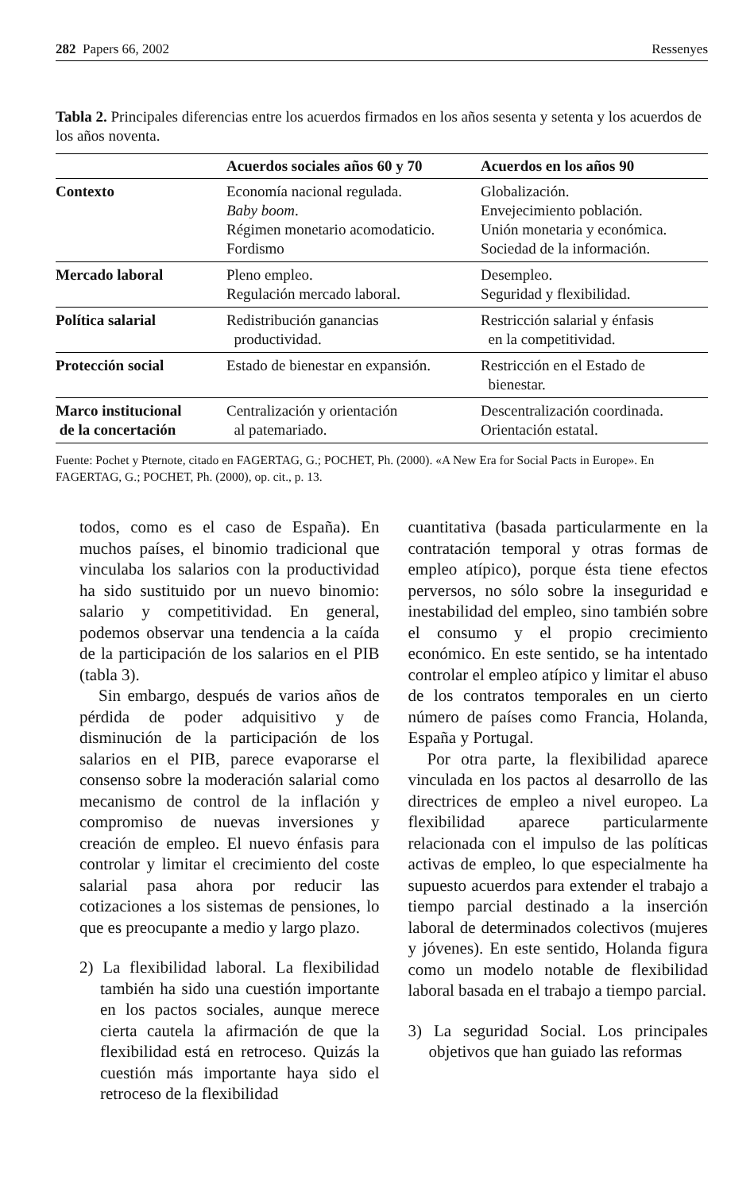282 Papers 66, 2002 Ressenyes
Tabla 2. Principales diferencias entre los acuerdos firmados en los años sesenta y setenta y los acuerdos de los años noventa.
| | Acuerdos sociales años 60 y 70 | Acuerdos en los años 90 |
| --- | --- | --- |
| Contexto | Economía nacional regulada. Baby boom . Régimen monetario acomodaticio. Fordismo | Globalización. Envejecimiento población. Unión monetaria y económica. Sociedad de la información. |
| Mercado laboral | Pleno empleo. Regulación mercado laboral. | Desempleo. Seguridad y flexibilidad. |
| Política salarial | Redistribución ganancias productividad. | Restricción salarial y énfasis en la competitividad. |
| Protección social | Estado de bienestar en expansión. | Restricción en el Estado de bienestar. |
| Marco institucional de la concertación | Centralización y orientación al patemariado. | Descentralización coordinada. Orientación estatal. |
Fuente: Pochet y Pternote, citado en FAGERTAG, G.; POCHET, Ph. (2000). «A New Era for Social Pacts in Europe». En FAGERTAG, G.; POCHET, Ph. (2000), op. cit., p. 13.
todos, como es el caso de España). En muchos países, el binomio tradicional que vinculaba los salarios con la productividad ha sido sustituido por un nuevo binomio: salario y competitividad. En general, podemos observar una tendencia a la caída de la participación de los salarios en el PIB (tabla 3).
Sin embargo, después de varios años de pérdida de poder adquisitivo y de disminución de la participación de los salarios en el PIB, parece evaporarse el consenso sobre la moderación salarial como mecanismo de control de la inflación y compromiso de nuevas inversiones y creación de empleo. El nuevo énfasis para controlar y limitar el crecimiento del coste salarial pasa ahora por reducir las cotizaciones a los sistemas de pensiones, lo que es preocupante a medio y largo plazo.
2) La flexibilidad laboral. La flexibilidad también ha sido una cuestión importante en los pactos sociales, aunque merece cierta cautela la afirmación de que la flexibilidad está en retroceso. Quizás la cuestión más importante haya sido el retroceso de la flexibilidad
cuantitativa (basada particularmente en la contratación temporal y otras formas de empleo atípico), porque ésta tiene efectos perversos, no sólo sobre la inseguridad e inestabilidad del empleo, sino también sobre el consumo y el propio crecimiento económico. En este sentido, se ha intentado controlar el empleo atípico y limitar el abuso de los contratos temporales en un cierto número de países como Francia, Holanda, España y Portugal.
Por otra parte, la flexibilidad aparece vinculada en los pactos al desarrollo de las directrices de empleo a nivel europeo. La flexibilidad aparece particularmente relacionada con el impulso de las políticas activas de empleo, lo que especialmente ha supuesto acuerdos para extender el trabajo a tiempo parcial destinado a la inserción laboral de determinados colectivos (mujeres y jóvenes). En este sentido, Holanda figura como un modelo notable de flexibilidad laboral basada en el trabajo a tiempo parcial.
3) La seguridad Social. Los principales objetivos que han guiado las reformas